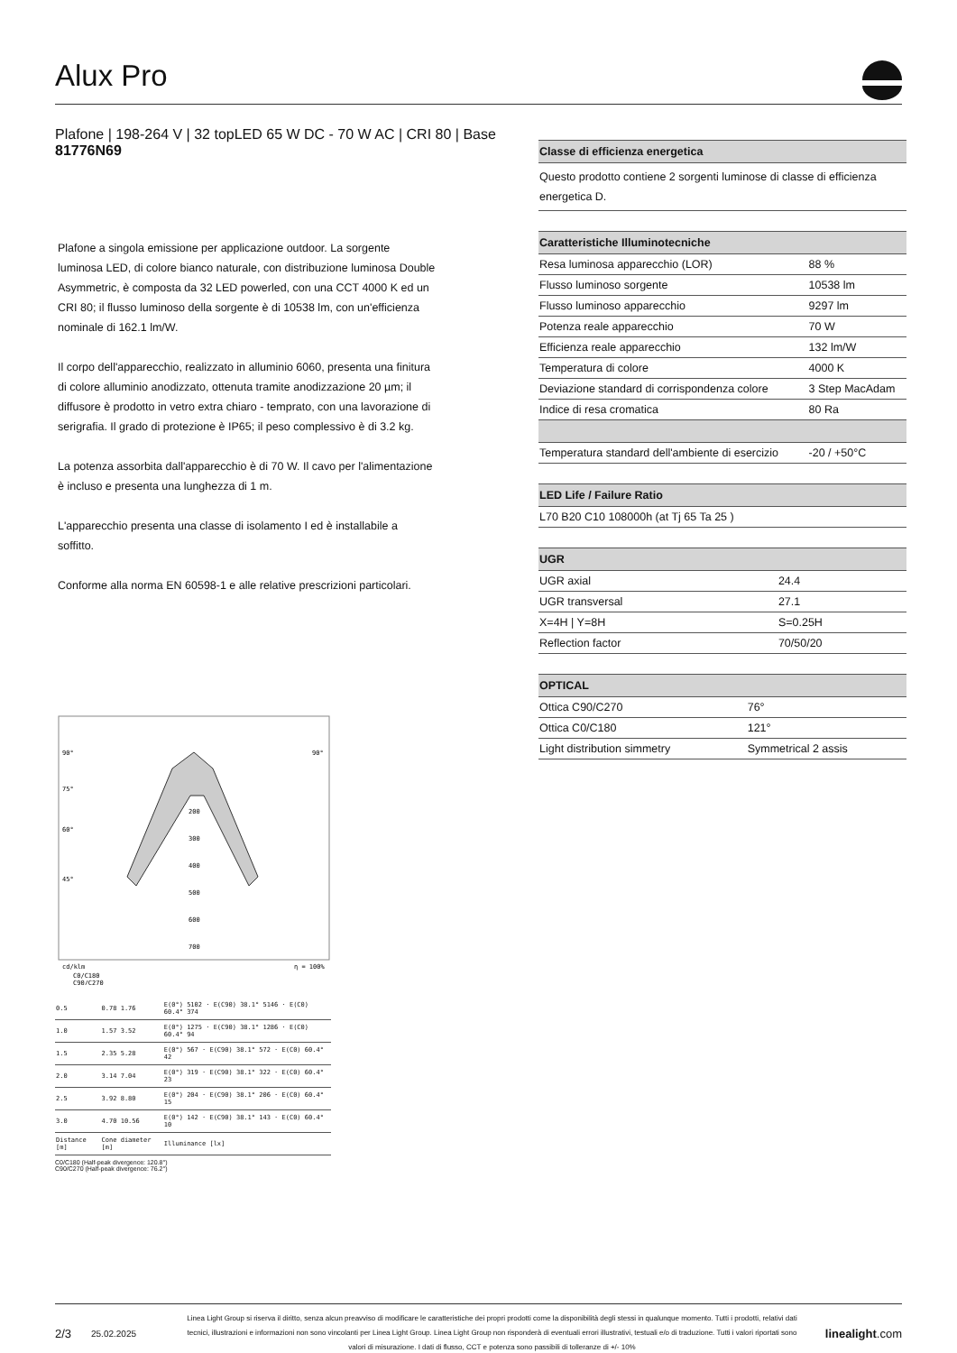Alux Pro
Plafone | 198-264 V | 32 topLED 65 W DC - 70 W AC | CRI 80 | Base
81776N69
Plafone a singola emissione per applicazione outdoor. La sorgente luminosa LED, di colore bianco naturale, con distribuzione luminosa Double Asymmetric, è composta da 32 LED powerled, con una CCT 4000 K ed un CRI 80; il flusso luminoso della sorgente è di 10538 lm, con un'efficienza nominale di 162.1 lm/W.
Il corpo dell'apparecchio, realizzato in alluminio 6060, presenta una finitura di colore alluminio anodizzato, ottenuta tramite anodizzazione 20 µm; il diffusore è prodotto in vetro extra chiaro - temprato, con una lavorazione di serigrafia. Il grado di protezione è IP65; il peso complessivo è di 3.2 kg.
La potenza assorbita dall'apparecchio è di 70 W. Il cavo per l'alimentazione è incluso e presenta una lunghezza di 1 m.
L'apparecchio presenta una classe di isolamento I ed è installabile a soffitto.
Conforme alla norma EN 60598-1 e alle relative prescrizioni particolari.
90°
90°
75°
60°
45°
200
300
400
500
600
700
cd/klm
η = 100%
C0/C180
C90/C270
| 0.5 | 0.78 1.76 | E(0°) 5102 · E(C90) 38.1° 5146 · E(C0) 60.4° 374 |
| 1.0 | 1.57 3.52 | E(0°) 1275 · E(C90) 38.1° 1286 · E(C0) 60.4° 94 |
| 1.5 | 2.35 5.28 | E(0°) 567 · E(C90) 38.1° 572 · E(C0) 60.4° 42 |
| 2.0 | 3.14 7.04 | E(0°) 319 · E(C90) 38.1° 322 · E(C0) 60.4° 23 |
| 2.5 | 3.92 8.80 | E(0°) 204 · E(C90) 38.1° 206 · E(C0) 60.4° 15 |
| 3.0 | 4.70 10.56 | E(0°) 142 · E(C90) 38.1° 143 · E(C0) 60.4° 10 |
| Distance [m] | Cone diameter [m] | Illuminance [lx] |
C0/C180 (Half-peak divergence: 120.8°)
C90/C270 (Half-peak divergence: 76.2°)
| Classe di efficienza energetica |
| --- |
| Questo prodotto contiene 2 sorgenti luminose di classe di efficienza energetica D. |
| Caratteristiche Illuminotecniche | |
| --- | --- |
| Resa luminosa apparecchio (LOR) | 88 % |
| Flusso luminoso sorgente | 10538 lm |
| Flusso luminoso apparecchio | 9297 lm |
| Potenza reale apparecchio | 70 W |
| Efficienza reale apparecchio | 132 lm/W |
| Temperatura di colore | 4000 K |
| Deviazione standard di corrispondenza colore | 3 Step MacAdam |
| Indice di resa cromatica | 80 Ra |
| Temperatura standard dell'ambiente di esercizio | -20 / +50°C |
| LED Life / Failure Ratio |
| --- |
| L70 B20 C10 108000h (at Tj 65 Ta 25 ) |
| UGR | |
| --- | --- |
| UGR axial | 24.4 |
| UGR transversal | 27.1 |
| X=4H / Y=8H | S=0.25H |
| Reflection factor | 70/50/20 |
| OPTICAL | |
| --- | --- |
| Ottica C90/C270 | 76° |
| Ottica C0/C180 | 121° |
| Light distribution simmetry | Symmetrical 2 assis |
2/3 25.02.2025 Linea Light Group si riserva il diritto, senza alcun preavviso di modificare le caratteristiche dei propri prodotti come la disponibilità degli stessi in qualunque momento. Tutti i prodotti, relativi dati tecnici, illustrazioni e informazioni non sono vincolanti per Linea Light Group. Linea Light Group non risponderà di eventuali errori illustrativi, testuali e/o di traduzione. Tutti i valori riportati sono valori di misurazione. I dati di flusso, CCT e potenza sono passibili di tolleranze di +/- 10% linealight.com